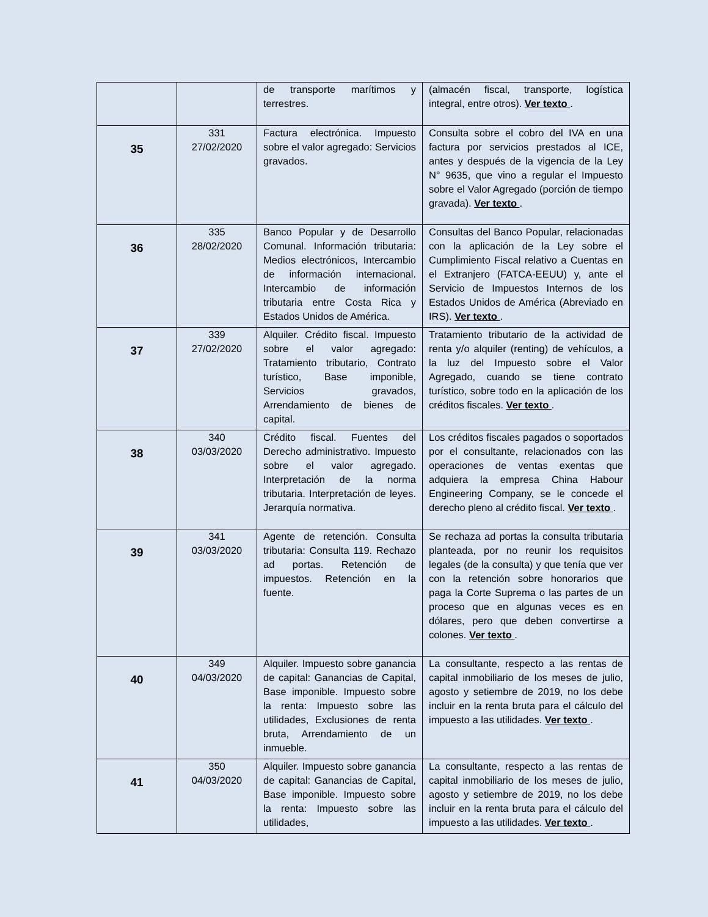| | | de transporte marítimos y terrestres. | (almacén fiscal, transporte, logística integral, entre otros). Ver texto . |
| 35 | 331 27/02/2020 | Factura electrónica. Impuesto sobre el valor agregado: Servicios gravados. | Consulta sobre el cobro del IVA en una factura por servicios prestados al ICE, antes y después de la vigencia de la Ley N° 9635, que vino a regular el Impuesto sobre el Valor Agregado (porción de tiempo gravada). Ver texto . |
| 36 | 335 28/02/2020 | Banco Popular y de Desarrollo Comunal. Información tributaria: Medios electrónicos, Intercambio de información internacional. Intercambio de información tributaria entre Costa Rica y Estados Unidos de América. | Consultas del Banco Popular, relacionadas con la aplicación de la Ley sobre el Cumplimiento Fiscal relativo a Cuentas en el Extranjero (FATCA-EEUU) y, ante el Servicio de Impuestos Internos de los Estados Unidos de América (Abreviado en IRS). Ver texto . |
| 37 | 339 27/02/2020 | Alquiler. Crédito fiscal. Impuesto sobre el valor agregado: Tratamiento tributario, Contrato turístico, Base imponible, Servicios gravados, Arrendamiento de bienes de capital. | Tratamiento tributario de la actividad de renta y/o alquiler (renting) de vehículos, a la luz del Impuesto sobre el Valor Agregado, cuando se tiene contrato turístico, sobre todo en la aplicación de los créditos fiscales. Ver texto . |
| 38 | 340 03/03/2020 | Crédito fiscal. Fuentes del Derecho administrativo. Impuesto sobre el valor agregado. Interpretación de la norma tributaria. Interpretación de leyes. Jerarquía normativa. | Los créditos fiscales pagados o soportados por el consultante, relacionados con las operaciones de ventas exentas que adquiera la empresa China Habour Engineering Company, se le concede el derecho pleno al crédito fiscal. Ver texto . |
| 39 | 341 03/03/2020 | Agente de retención. Consulta tributaria: Consulta 119. Rechazo ad portas. Retención de impuestos. Retención en la fuente. | Se rechaza ad portas la consulta tributaria planteada, por no reunir los requisitos legales (de la consulta) y que tenía que ver con la retención sobre honorarios que paga la Corte Suprema o las partes de un proceso que en algunas veces es en dólares, pero que deben convertirse a colones. Ver texto . |
| 40 | 349 04/03/2020 | Alquiler. Impuesto sobre ganancia de capital: Ganancias de Capital, Base imponible. Impuesto sobre la renta: Impuesto sobre las utilidades, Exclusiones de renta bruta, Arrendamiento de un inmueble. | La consultante, respecto a las rentas de capital inmobiliario de los meses de julio, agosto y setiembre de 2019, no los debe incluir en la renta bruta para el cálculo del impuesto a las utilidades. Ver texto . |
| 41 | 350 04/03/2020 | Alquiler. Impuesto sobre ganancia de capital: Ganancias de Capital, Base imponible. Impuesto sobre la renta: Impuesto sobre las utilidades, | La consultante, respecto a las rentas de capital inmobiliario de los meses de julio, agosto y setiembre de 2019, no los debe incluir en la renta bruta para el cálculo del impuesto a las utilidades. Ver texto . |